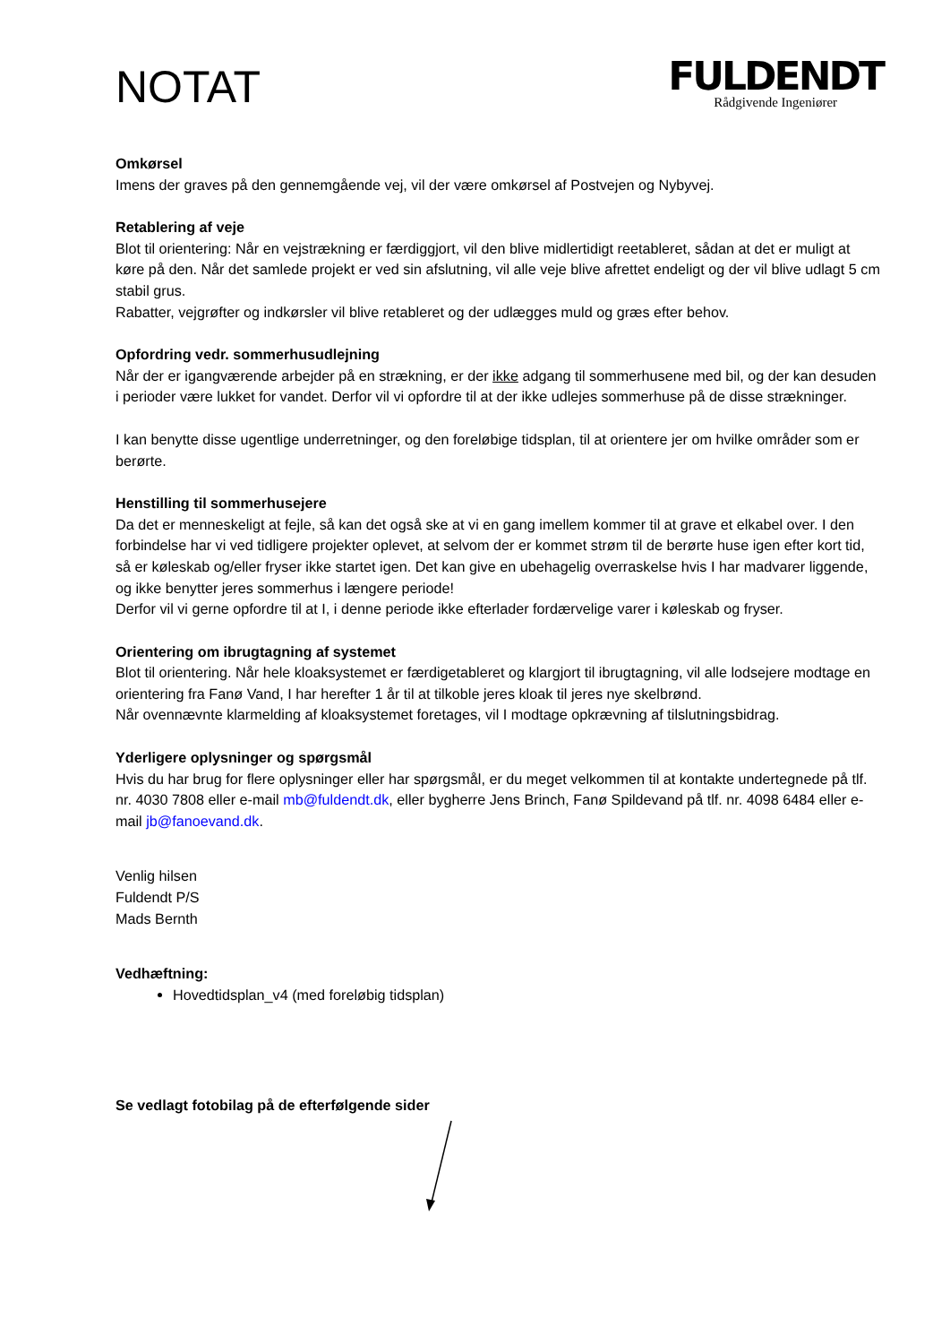NOTAT
FULDENDT
Rådgivende Ingeniører
Omkørsel
Imens der graves på den gennemgående vej, vil der være omkørsel af Postvejen og Nybyvej.
Retablering af veje
Blot til orientering: Når en vejstrækning er færdiggjort, vil den blive midlertidigt reetableret, sådan at det er muligt at køre på den. Når det samlede projekt er ved sin afslutning, vil alle veje blive afrettet endeligt og der vil blive udlagt 5 cm stabil grus.
Rabatter, vejgrøfter og indkørsler vil blive retableret og der udlægges muld og græs efter behov.
Opfordring vedr. sommerhusudlejning
Når der er igangværende arbejder på en strækning, er der ikke adgang til sommerhusene med bil, og der kan desuden i perioder være lukket for vandet. Derfor vil vi opfordre til at der ikke udlejes sommerhuse på de disse strækninger.
I kan benytte disse ugentlige underretninger, og den foreløbige tidsplan, til at orientere jer om hvilke områder som er berørte.
Henstilling til sommerhusejere
Da det er menneskeligt at fejle, så kan det også ske at vi en gang imellem kommer til at grave et elkabel over. I den forbindelse har vi ved tidligere projekter oplevet, at selvom der er kommet strøm til de berørte huse igen efter kort tid, så er køleskab og/eller fryser ikke startet igen. Det kan give en ubehagelig overraskelse hvis I har madvarer liggende, og ikke benytter jeres sommerhus i længere periode!
Derfor vil vi gerne opfordre til at I, i denne periode ikke efterlader fordærvelige varer i køleskab og fryser.
Orientering om ibrugtagning af systemet
Blot til orientering. Når hele kloaksystemet er færdigetableret og klargjort til ibrugtagning, vil alle lodsejere modtage en orientering fra Fanø Vand, I har herefter 1 år til at tilkoble jeres kloak til jeres nye skelbrønd.
Når ovennævnte klarmelding af kloaksystemet foretages, vil I modtage opkrævning af tilslutningsbidrag.
Yderligere oplysninger og spørgsmål
Hvis du har brug for flere oplysninger eller har spørgsmål, er du meget velkommen til at kontakte undertegnede på tlf. nr. 4030 7808 eller e-mail mb@fuldendt.dk, eller bygherre Jens Brinch, Fanø Spildevand på tlf. nr. 4098 6484 eller e-mail jb@fanoevand.dk.
Venlig hilsen
Fuldendt P/S
Mads Bernth
Vedhæftning:
Hovedtidsplan_v4 (med foreløbig tidsplan)
Se vedlagt fotobilag på de efterfølgende sider